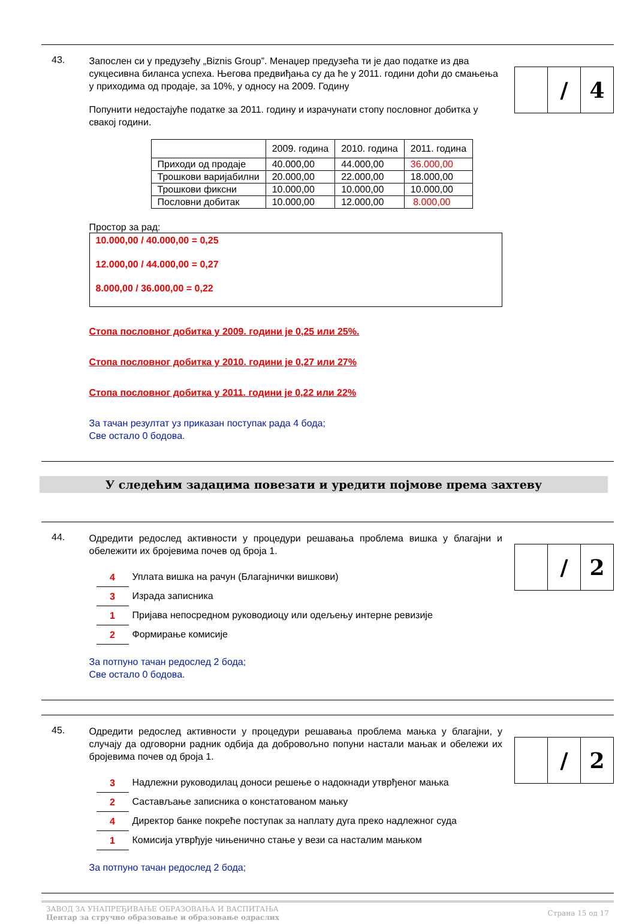43.
Запослен си у предузећу „Biznis Group”. Менаџер предузећа ти је дао податке из два сукцесивна биланса успеха. Његова предвиђања су да ће у 2011. години доћи до смањења у приходима од продаје, за 10%, у односу на 2009. Годину
Попунити недостајуће податке за 2011. годину и израчунати стопу пословног добитка у свакој години.
| | 2009. година | 2010. година | 2011. година |
| --- | --- | --- | --- |
| Приходи од продаје | 40.000,00 | 44.000,00 | 36.000,00 |
| Трошкови варијабилни | 20.000,00 | 22.000,00 | 18.000,00 |
| Трошкови фиксни | 10.000,00 | 10.000,00 | 10.000,00 |
| Пословни добитак | 10.000,00 | 12.000,00 | 8.000,00 |
Простор за рад:
10.000,00 / 40.000,00 = 0,25
12.000,00 / 44.000,00 = 0,27
8.000,00 / 36.000,00 = 0,22
Стопа пословног добитка у 2009. години је 0,25 или 25%.
Стопа пословног добитка у 2010. години је 0,27 или 27%
Стопа пословног добитка у 2011. години је 0,22 или 22%
За тачан резултат уз приказан поступак рада 4 бода;
Све остало 0 бодова.
/ 4
У следећим задацима повезати и уредити појмове према захтеву
44.
Одредити редослед активности у процедури решавања проблема вишка у благајни и обележити их бројевима почев од броја 1.
4 Уплата вишка на рачун (Благајнички вишкови)
3 Израда записника
1 Пријава непосредном руководиоцу или одељењу интерне ревизије
2 Формирање комисије
За потпуно тачан редослед 2 бода;
Све остало 0 бодова.
/ 2
45.
Одредити редослед активности у процедури решавања проблема мањка у благајни, у случају да одговорни радник одбија да добровољно попуни настали мањак и обележи их бројевима почев од броја 1.
3 Надлежни руководилац доноси решење о надокнади утврђеног мањка
2 Састављање записника о констатованом мањку
4 Директор банке покреће поступак за наплату дуга преко надлежног суда
1 Комисија утврђује чињенично стање у вези са насталим мањком
За потпуно тачан редослед 2 бода;
/ 2
ЗАВОД ЗА УНАПРЕЂИВАЊЕ ОБРАЗОВАЊА И ВАСПИТАЊА
Центар за стручно образовање и образовање одраслих
Страна 15 од 17